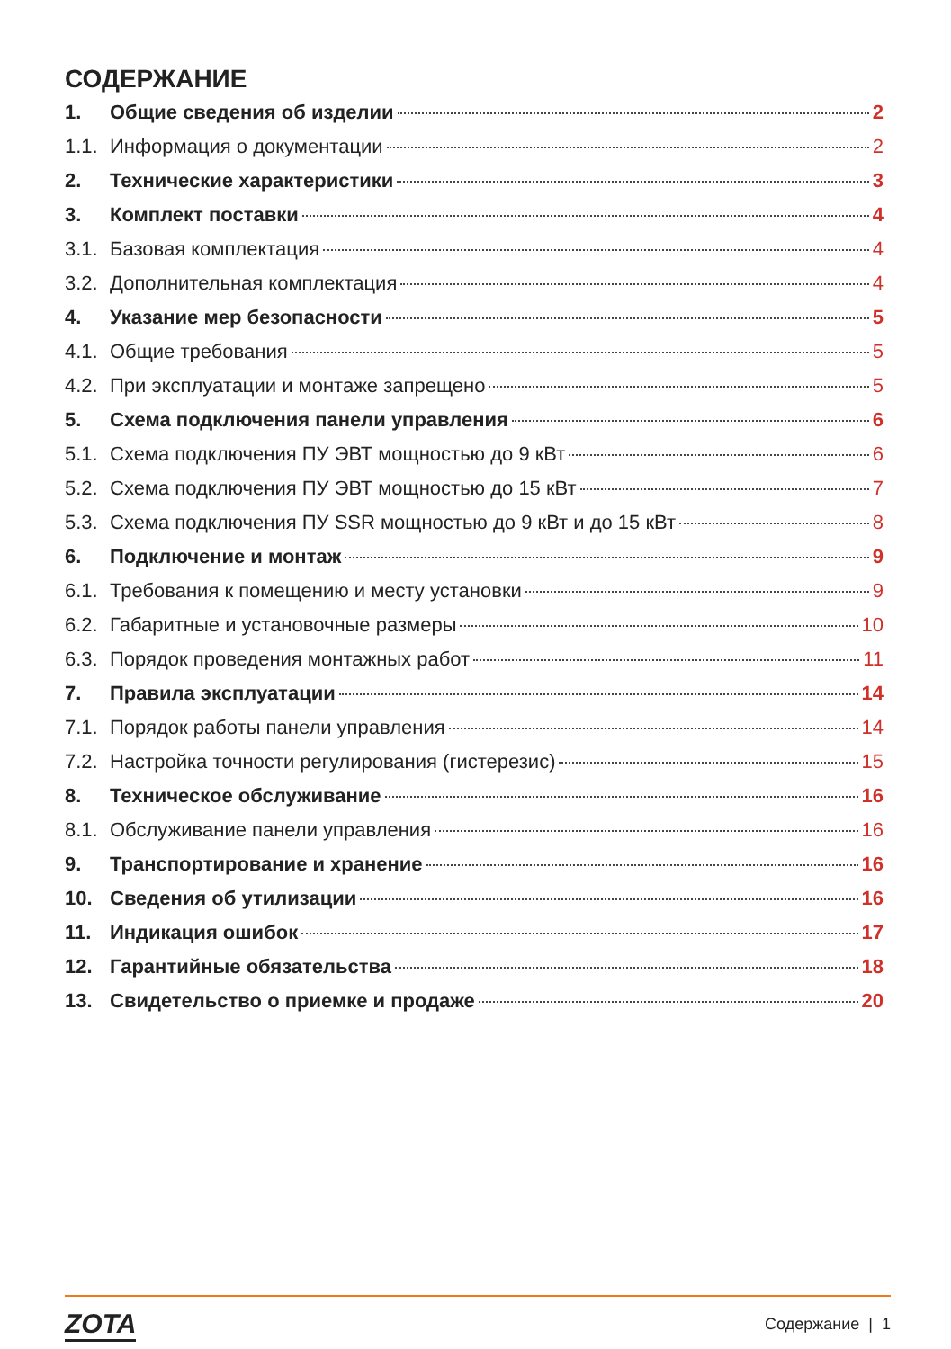СОДЕРЖАНИЕ
1. Общие сведения об изделии 2
1.1. Информация о документации 2
2. Технические характеристики 3
3. Комплект поставки 4
3.1. Базовая комплектация 4
3.2. Дополнительная комплектация 4
4. Указание мер безопасности 5
4.1. Общие требования 5
4.2. При эксплуатации и монтаже запрещено 5
5. Схема подключения панели управления 6
5.1. Схема подключения ПУ ЭВТ мощностью до 9 кВт 6
5.2. Схема подключения ПУ ЭВТ мощностью до 15 кВт 7
5.3. Схема подключения ПУ SSR мощностью до 9 кВт и до 15 кВт 8
6. Подключение и монтаж 9
6.1. Требования к помещению и месту установки 9
6.2. Габаритные и установочные размеры 10
6.3. Порядок проведения монтажных работ 11
7. Правила эксплуатации 14
7.1. Порядок работы панели управления 14
7.2. Настройка точности регулирования (гистерезис) 15
8. Техническое обслуживание 16
8.1. Обслуживание панели управления 16
9. Транспортирование и хранение 16
10. Сведения об утилизации 16
11. Индикация ошибок 17
12. Гарантийные обязательства 18
13. Свидетельство о приемке и продаже 20
ZOTA Содержание | 1